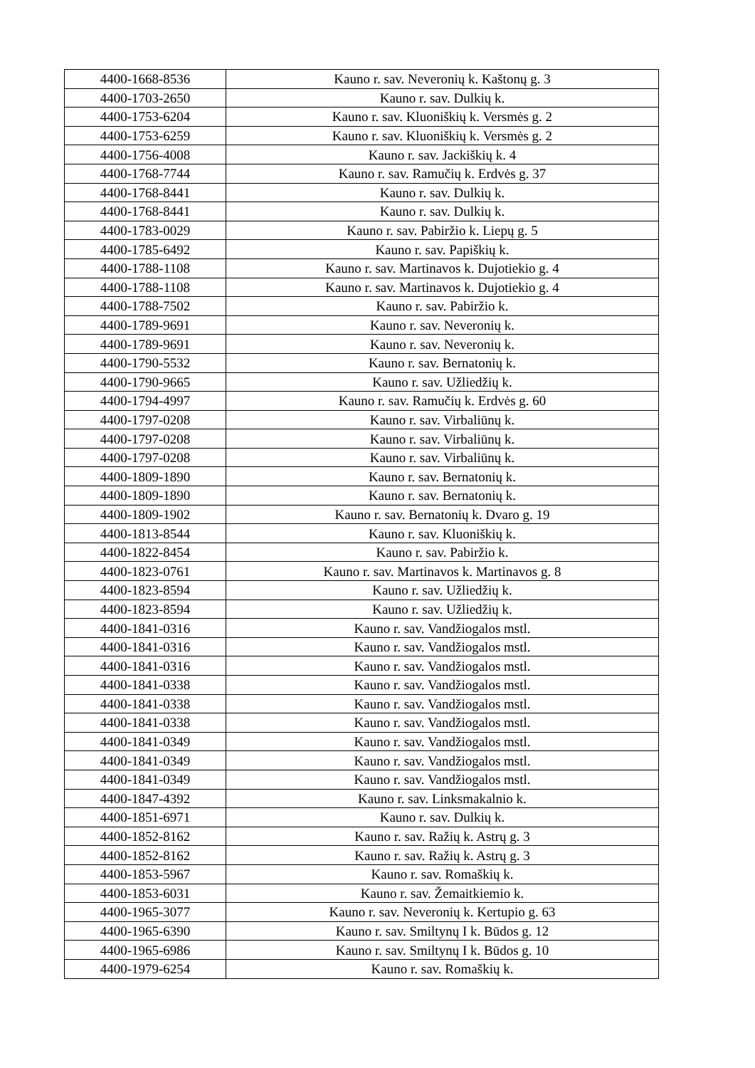| 4400-1668-8536 | Kauno r. sav. Neveronių k. Kaštonų g. 3 |
| 4400-1703-2650 | Kauno r. sav. Dulkių k. |
| 4400-1753-6204 | Kauno r. sav. Kluoniškių k. Versmės g. 2 |
| 4400-1753-6259 | Kauno r. sav. Kluoniškių k. Versmės g. 2 |
| 4400-1756-4008 | Kauno r. sav. Jackiškių k. 4 |
| 4400-1768-7744 | Kauno r. sav. Ramučių k. Erdvės g. 37 |
| 4400-1768-8441 | Kauno r. sav. Dulkių k. |
| 4400-1768-8441 | Kauno r. sav. Dulkių k. |
| 4400-1783-0029 | Kauno r. sav. Pabiržio k. Liepų g. 5 |
| 4400-1785-6492 | Kauno r. sav. Papiškių k. |
| 4400-1788-1108 | Kauno r. sav. Martinavos k. Dujotiekio g. 4 |
| 4400-1788-1108 | Kauno r. sav. Martinavos k. Dujotiekio g. 4 |
| 4400-1788-7502 | Kauno r. sav. Pabiržio k. |
| 4400-1789-9691 | Kauno r. sav. Neveronių k. |
| 4400-1789-9691 | Kauno r. sav. Neveronių k. |
| 4400-1790-5532 | Kauno r. sav. Bernatonių k. |
| 4400-1790-9665 | Kauno r. sav. Užliedžių k. |
| 4400-1794-4997 | Kauno r. sav. Ramučių k. Erdvės g. 60 |
| 4400-1797-0208 | Kauno r. sav. Virbaliūnų k. |
| 4400-1797-0208 | Kauno r. sav. Virbaliūnų k. |
| 4400-1797-0208 | Kauno r. sav. Virbaliūnų k. |
| 4400-1809-1890 | Kauno r. sav. Bernatonių k. |
| 4400-1809-1890 | Kauno r. sav. Bernatonių k. |
| 4400-1809-1902 | Kauno r. sav. Bernatonių k. Dvaro g. 19 |
| 4400-1813-8544 | Kauno r. sav. Kluoniškių k. |
| 4400-1822-8454 | Kauno r. sav. Pabiržio k. |
| 4400-1823-0761 | Kauno r. sav. Martinavos k. Martinavos g. 8 |
| 4400-1823-8594 | Kauno r. sav. Užliedžių k. |
| 4400-1823-8594 | Kauno r. sav. Užliedžių k. |
| 4400-1841-0316 | Kauno r. sav. Vandžiogalos mstl. |
| 4400-1841-0316 | Kauno r. sav. Vandžiogalos mstl. |
| 4400-1841-0316 | Kauno r. sav. Vandžiogalos mstl. |
| 4400-1841-0338 | Kauno r. sav. Vandžiogalos mstl. |
| 4400-1841-0338 | Kauno r. sav. Vandžiogalos mstl. |
| 4400-1841-0338 | Kauno r. sav. Vandžiogalos mstl. |
| 4400-1841-0349 | Kauno r. sav. Vandžiogalos mstl. |
| 4400-1841-0349 | Kauno r. sav. Vandžiogalos mstl. |
| 4400-1841-0349 | Kauno r. sav. Vandžiogalos mstl. |
| 4400-1847-4392 | Kauno r. sav. Linksmakalnio k. |
| 4400-1851-6971 | Kauno r. sav. Dulkių k. |
| 4400-1852-8162 | Kauno r. sav. Ražių k. Astrų g. 3 |
| 4400-1852-8162 | Kauno r. sav. Ražių k. Astrų g. 3 |
| 4400-1853-5967 | Kauno r. sav. Romaškių k. |
| 4400-1853-6031 | Kauno r. sav. Žemaitkiemio k. |
| 4400-1965-3077 | Kauno r. sav. Neveronių k. Kertupio g. 63 |
| 4400-1965-6390 | Kauno r. sav. Smiltynų I k. Būdos g. 12 |
| 4400-1965-6986 | Kauno r. sav. Smiltynų I k. Būdos g. 10 |
| 4400-1979-6254 | Kauno r. sav. Romaškių k. |